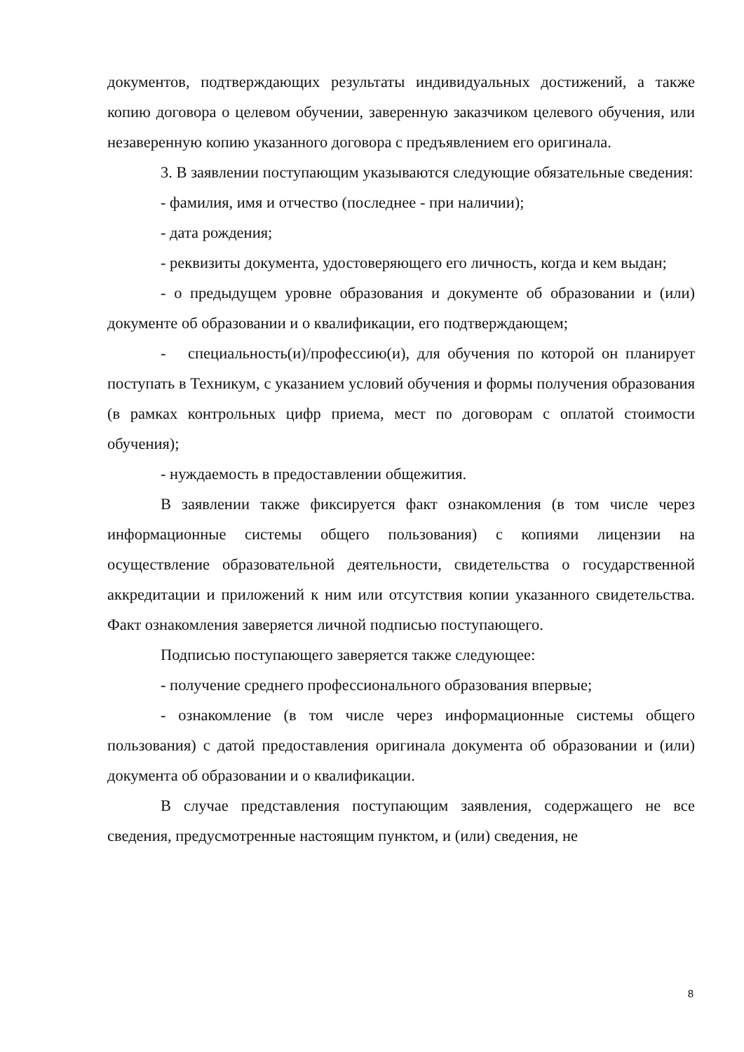документов, подтверждающих результаты индивидуальных достижений, а также копию договора о целевом обучении, заверенную заказчиком целевого обучения, или незаверенную копию указанного договора с предъявлением его оригинала.
3. В заявлении поступающим указываются следующие обязательные сведения:
- фамилия, имя и отчество (последнее - при наличии);
- дата рождения;
- реквизиты документа, удостоверяющего его личность, когда и кем выдан;
- о предыдущем уровне образования и документе об образовании и (или) документе об образовании и о квалификации, его подтверждающем;
- специальность(и)/профессию(и), для обучения по которой он планирует поступать в Техникум, с указанием условий обучения и формы получения образования (в рамках контрольных цифр приема, мест по договорам с оплатой стоимости обучения);
- нуждаемость в предоставлении общежития.
В заявлении также фиксируется факт ознакомления (в том числе через информационные системы общего пользования) с копиями лицензии на осуществление образовательной деятельности, свидетельства о государственной аккредитации и приложений к ним или отсутствия копии указанного свидетельства. Факт ознакомления заверяется личной подписью поступающего.
Подписью поступающего заверяется также следующее:
- получение среднего профессионального образования впервые;
- ознакомление (в том числе через информационные системы общего пользования) с датой предоставления оригинала документа об образовании и (или) документа об образовании и о квалификации.
В случае представления поступающим заявления, содержащего не все сведения, предусмотренные настоящим пунктом, и (или) сведения, не
8